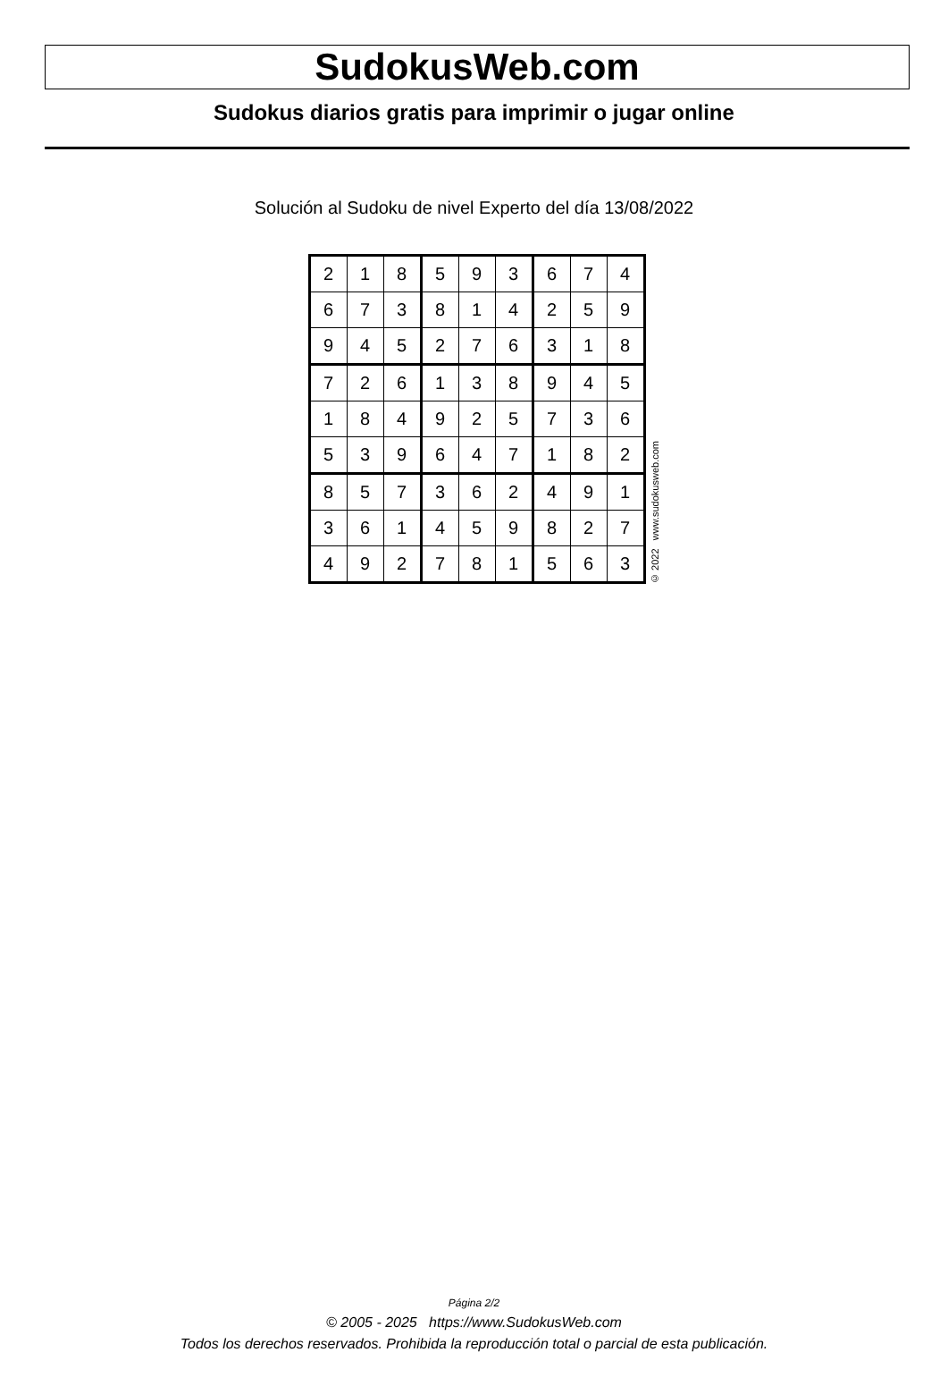SudokusWeb.com
Sudokus diarios gratis para imprimir o jugar online
Solución al Sudoku de nivel Experto del día 13/08/2022
| 2 | 1 | 8 | 5 | 9 | 3 | 6 | 7 | 4 |
| 6 | 7 | 3 | 8 | 1 | 4 | 2 | 5 | 9 |
| 9 | 4 | 5 | 2 | 7 | 6 | 3 | 1 | 8 |
| 7 | 2 | 6 | 1 | 3 | 8 | 9 | 4 | 5 |
| 1 | 8 | 4 | 9 | 2 | 5 | 7 | 3 | 6 |
| 5 | 3 | 9 | 6 | 4 | 7 | 1 | 8 | 2 |
| 8 | 5 | 7 | 3 | 6 | 2 | 4 | 9 | 1 |
| 3 | 6 | 1 | 4 | 5 | 9 | 8 | 2 | 7 |
| 4 | 9 | 2 | 7 | 8 | 1 | 5 | 6 | 3 |
© 2022 www.sudokusweb.com
Página 2/2
© 2005 - 2025 https://www.SudokusWeb.com
Todos los derechos reservados. Prohibida la reproducción total o parcial de esta publicación.